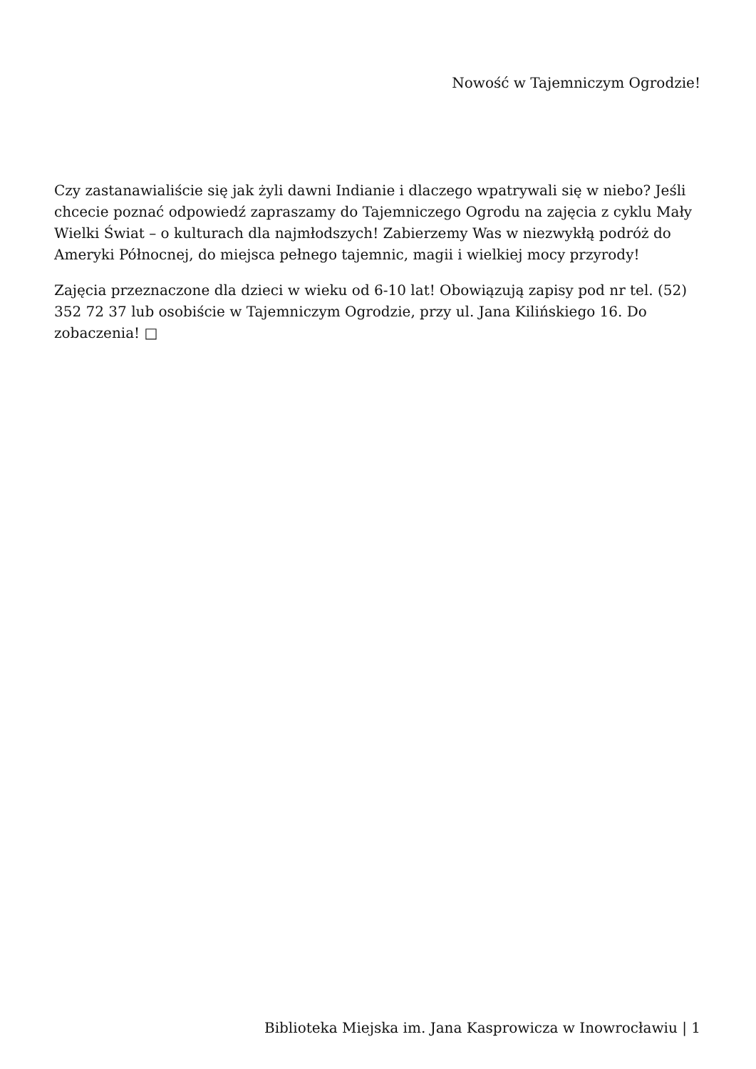Nowość w Tajemniczym Ogrodzie!
Czy zastanawialiście się jak żyli dawni Indianie i dlaczego wpatrywali się w niebo? Jeśli chcecie poznać odpowiedź zapraszamy do Tajemniczego Ogrodu na zajęcia z cyklu Mały Wielki Świat – o kulturach dla najmłodszych! Zabierzemy Was w niezwykłą podróż do Ameryki Północnej, do miejsca pełnego tajemnic, magii i wielkiej mocy przyrody!
Zajęcia przeznaczone dla dzieci w wieku od 6-10 lat! Obowiązują zapisy pod nr tel. (52) 352 72 37 lub osobiście w Tajemniczym Ogrodzie, przy ul. Jana Kilińskiego 16. Do zobaczenia! □
Biblioteka Miejska im. Jana Kasprowicza w Inowrocławiu | 1